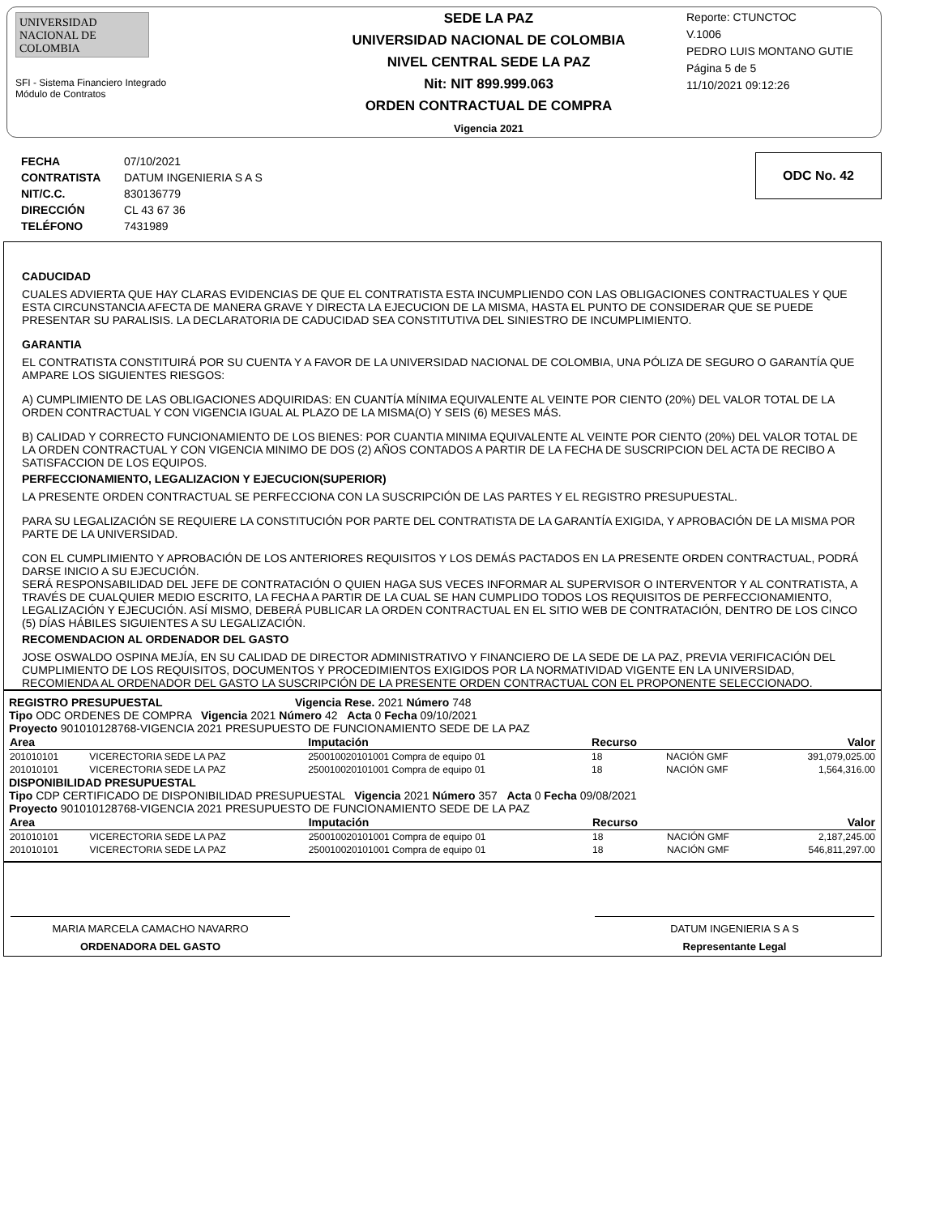UNIVERSIDAD NACIONAL DE COLOMBIA
SFI - Sistema Financiero Integrado
Módulo de Contratos
SEDE LA PAZ
UNIVERSIDAD NACIONAL DE COLOMBIA
NIVEL CENTRAL SEDE LA PAZ
Nit: NIT 899.999.063
ORDEN CONTRACTUAL DE COMPRA
Vigencia 2021
Reporte: CTUNCTOC
V.1006
PEDRO LUIS MONTANO GUTIE
Página 5 de 5
11/10/2021 09:12:26
| FECHA | 07/10/2021 |
| CONTRATISTA | DATUM INGENIERIA S A S |
| NIT/C.C. | 830136779 |
| DIRECCIÓN | CL 43 67 36 |
| TELÉFONO | 7431989 |
ODC No. 42
CADUCIDAD
CUALES ADVIERTA QUE HAY CLARAS EVIDENCIAS DE QUE EL CONTRATISTA ESTA INCUMPLIENDO CON LAS OBLIGACIONES CONTRACTUALES Y QUE ESTA CIRCUNSTANCIA AFECTA DE MANERA GRAVE Y DIRECTA LA EJECUCION DE LA MISMA, HASTA EL PUNTO DE CONSIDERAR QUE SE PUEDE PRESENTAR SU PARALISIS. LA DECLARATORIA DE CADUCIDAD SEA CONSTITUTIVA DEL SINIESTRO DE INCUMPLIMIENTO.
GARANTIA
EL CONTRATISTA CONSTITUIRÁ POR SU CUENTA Y A FAVOR DE LA UNIVERSIDAD NACIONAL DE COLOMBIA, UNA PÓLIZA DE SEGURO O GARANTÍA QUE AMPARE LOS SIGUIENTES RIESGOS:
A) CUMPLIMIENTO DE LAS OBLIGACIONES ADQUIRIDAS: EN CUANTÍA MÍNIMA EQUIVALENTE AL VEINTE POR CIENTO (20%) DEL VALOR TOTAL DE LA ORDEN CONTRACTUAL Y CON VIGENCIA IGUAL AL PLAZO DE LA MISMA(O) Y SEIS (6) MESES MÁS.
B) CALIDAD Y CORRECTO FUNCIONAMIENTO DE LOS BIENES: POR CUANTIA MINIMA EQUIVALENTE AL VEINTE POR CIENTO (20%) DEL VALOR TOTAL DE LA ORDEN CONTRACTUAL Y CON VIGENCIA MINIMO DE DOS (2) AÑOS CONTADOS A PARTIR DE LA FECHA DE SUSCRIPCION DEL ACTA DE RECIBO A SATISFACCION DE LOS EQUIPOS.
PERFECCIONAMIENTO, LEGALIZACION Y EJECUCION(SUPERIOR)
LA PRESENTE ORDEN CONTRACTUAL SE PERFECCIONA CON LA SUSCRIPCIÓN DE LAS PARTES Y EL REGISTRO PRESUPUESTAL.
PARA SU LEGALIZACIÓN SE REQUIERE LA CONSTITUCIÓN POR PARTE DEL CONTRATISTA DE LA GARANTÍA EXIGIDA, Y APROBACIÓN DE LA MISMA POR PARTE DE LA UNIVERSIDAD.
CON EL CUMPLIMIENTO Y APROBACIÓN DE LOS ANTERIORES REQUISITOS Y LOS DEMÁS PACTADOS EN LA PRESENTE ORDEN CONTRACTUAL, PODRÁ DARSE INICIO A SU EJECUCIÓN.
SERÁ RESPONSABILIDAD DEL JEFE DE CONTRATACIÓN O QUIEN HAGA SUS VECES INFORMAR AL SUPERVISOR O INTERVENTOR Y AL CONTRATISTA, A TRAVÉS DE CUALQUIER MEDIO ESCRITO, LA FECHA A PARTIR DE LA CUAL SE HAN CUMPLIDO TODOS LOS REQUISITOS DE PERFECCIONAMIENTO, LEGALIZACIÓN Y EJECUCIÓN. ASÍ MISMO, DEBERÁ PUBLICAR LA ORDEN CONTRACTUAL EN EL SITIO WEB DE CONTRATACIÓN, DENTRO DE LOS CINCO (5) DÍAS HÁBILES SIGUIENTES A SU LEGALIZACIÓN.
RECOMENDACION AL ORDENADOR DEL GASTO
JOSE OSWALDO OSPINA MEJÍA, EN SU CALIDAD DE DIRECTOR ADMINISTRATIVO Y FINANCIERO DE LA SEDE DE LA PAZ, PREVIA VERIFICACIÓN DEL CUMPLIMIENTO DE LOS REQUISITOS, DOCUMENTOS Y PROCEDIMIENTOS EXIGIDOS POR LA NORMATIVIDAD VIGENTE EN LA UNIVERSIDAD, RECOMIENDA AL ORDENADOR DEL GASTO LA SUSCRIPCIÓN DE LA PRESENTE ORDEN CONTRACTUAL CON EL PROPONENTE SELECCIONADO.
REGISTRO PRESUPUESTAL Vigencia Rese. 2021 Número 748
Tipo ODC ORDENES DE COMPRA Vigencia 2021 Número 42 Acta 0 Fecha 09/10/2021
Proyecto 901010128768-VIGENCIA 2021 PRESUPUESTO DE FUNCIONAMIENTO SEDE DE LA PAZ
| Area | | Imputación | Recurso | | Valor |
| --- | --- | --- | --- | --- | --- |
| 201010101 | VICERECTORIA SEDE LA PAZ | 250010020101001 Compra de equipo 01 | 18 | NACIÓN GMF | 391,079,025.00 |
| 201010101 | VICERECTORIA SEDE LA PAZ | 250010020101001 Compra de equipo 01 | 18 | NACIÓN GMF | 1,564,316.00 |
DISPONIBILIDAD PRESUPUESTAL
Tipo CDP CERTIFICADO DE DISPONIBILIDAD PRESUPUESTAL Vigencia 2021 Número 357 Acta 0 Fecha 09/08/2021
Proyecto 901010128768-VIGENCIA 2021 PRESUPUESTO DE FUNCIONAMIENTO SEDE DE LA PAZ
| Area | | Imputación | Recurso | | Valor |
| --- | --- | --- | --- | --- | --- |
| 201010101 | VICERECTORIA SEDE LA PAZ | 250010020101001 Compra de equipo 01 | 18 | NACIÓN GMF | 2,187,245.00 |
| 201010101 | VICERECTORIA SEDE LA PAZ | 250010020101001 Compra de equipo 01 | 18 | NACIÓN GMF | 546,811,297.00 |
MARIA MARCELA CAMACHO NAVARRO
ORDENADORA DEL GASTO
DATUM INGENIERIA S A S
Representante Legal